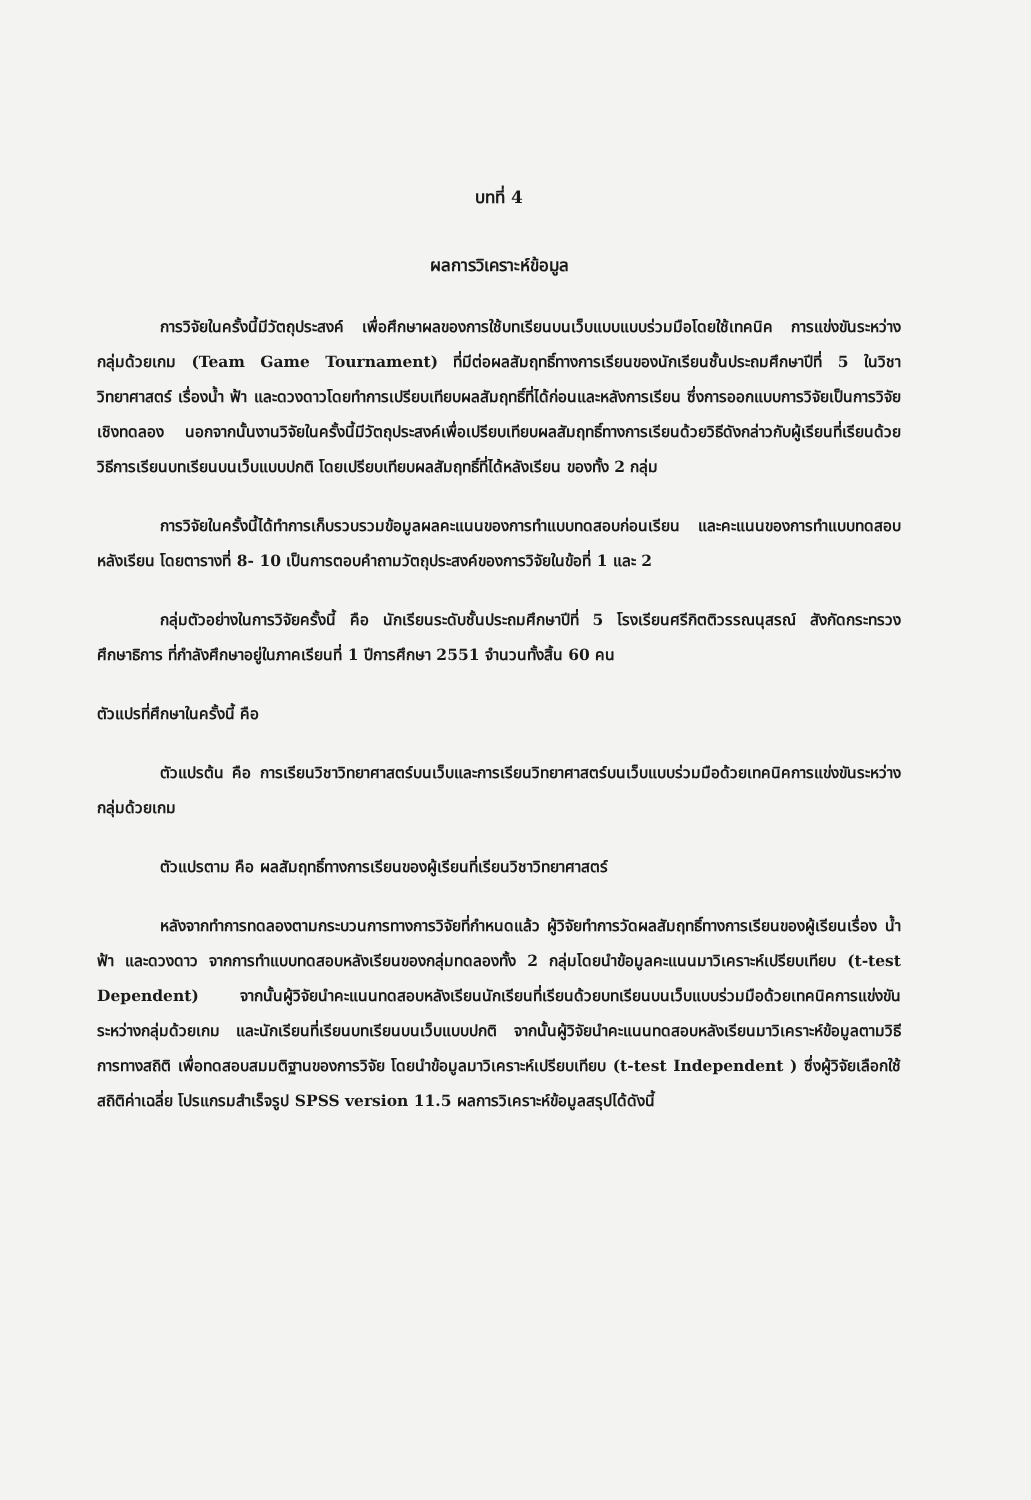บทที่ 4
ผลการวิเคราะห์ข้อมูล
การวิจัยในครั้งนี้มีวัตถุประสงค์ เพื่อศึกษาผลของการใช้บทเรียนบนเว็บแบบแบบร่วมมือโดยใช้เทคนิค การแข่งขันระหว่างกลุ่มด้วยเกม (Team Game Tournament) ที่มีต่อผลสัมฤทธิ์ทางการเรียนของนักเรียนชั้นประถมศึกษาปีที่ 5 ในวิชาวิทยาศาสตร์ เรื่องน้ำ ฟ้า และดวงดาวโดยทำการเปรียบเทียบผลสัมฤทธิ์ที่ได้ก่อนและหลังการเรียน ซึ่งการออกแบบการวิจัยเป็นการวิจัยเชิงทดลอง นอกจากนั้นงานวิจัยในครั้งนี้มีวัตถุประสงค์เพื่อเปรียบเทียบผลสัมฤทธิ์ทางการเรียนด้วยวิธีดังกล่าวกับผู้เรียนที่เรียนด้วยวิธีการเรียนบทเรียนบนเว็บแบบปกติ โดยเปรียบเทียบผลสัมฤทธิ์ที่ได้หลังเรียน ของทั้ง 2 กลุ่ม
การวิจัยในครั้งนี้ได้ทำการเก็บรวบรวมข้อมูลผลคะแนนของการทำแบบทดสอบก่อนเรียน และคะแนนของการทำแบบทดสอบหลังเรียน โดยตารางที่ 8- 10 เป็นการตอบคำถามวัตถุประสงค์ของการวิจัยในข้อที่ 1 และ 2
กลุ่มตัวอย่างในการวิจัยครั้งนี้ คือ นักเรียนระดับชั้นประถมศึกษาปีที่ 5 โรงเรียนศรีกิตติวรรณนุสรณ์ สังกัดกระทรวงศึกษาธิการ ที่กำลังศึกษาอยู่ในภาคเรียนที่ 1 ปีการศึกษา 2551 จำนวนทั้งสิ้น 60 คน
ตัวแปรที่ศึกษาในครั้งนี้ คือ
ตัวแปรต้น คือ การเรียนวิชาวิทยาศาสตร์บนเว็บและการเรียนวิทยาศาสตร์บนเว็บแบบร่วมมือด้วยเทคนิคการแข่งขันระหว่างกลุ่มด้วยเกม
ตัวแปรตาม คือ ผลสัมฤทธิ์ทางการเรียนของผู้เรียนที่เรียนวิชาวิทยาศาสตร์
หลังจากทำการทดลองตามกระบวนการทางการวิจัยที่กำหนดแล้ว ผู้วิจัยทำการวัดผลสัมฤทธิ์ทางการเรียนของผู้เรียนเรื่อง น้ำ ฟ้า และดวงดาว จากการทำแบบทดสอบหลังเรียนของกลุ่มทดลองทั้ง 2 กลุ่มโดยนำข้อมูลคะแนนมาวิเคราะห์เปรียบเทียบ (t-test Dependent) จากนั้นผู้วิจัยนำคะแนนทดสอบหลังเรียนนักเรียนที่เรียนด้วยบทเรียนบนเว็บแบบร่วมมือด้วยเทคนิคการแข่งขันระหว่างกลุ่มด้วยเกม และนักเรียนที่เรียนบทเรียนบนเว็บแบบปกติ จากนั้นผู้วิจัยนำคะแนนทดสอบหลังเรียนมาวิเคราะห์ข้อมูลตามวิธีการทางสถิติ เพื่อทดสอบสมมติฐานของการวิจัย โดยนำข้อมูลมาวิเคราะห์เปรียบเทียบ (t-test Independent ) ซึ่งผู้วิจัยเลือกใช้สถิติค่าเฉลี่ย โปรแกรมสำเร็จรูป SPSS version 11.5 ผลการวิเคราะห์ข้อมูลสรุปได้ดังนี้